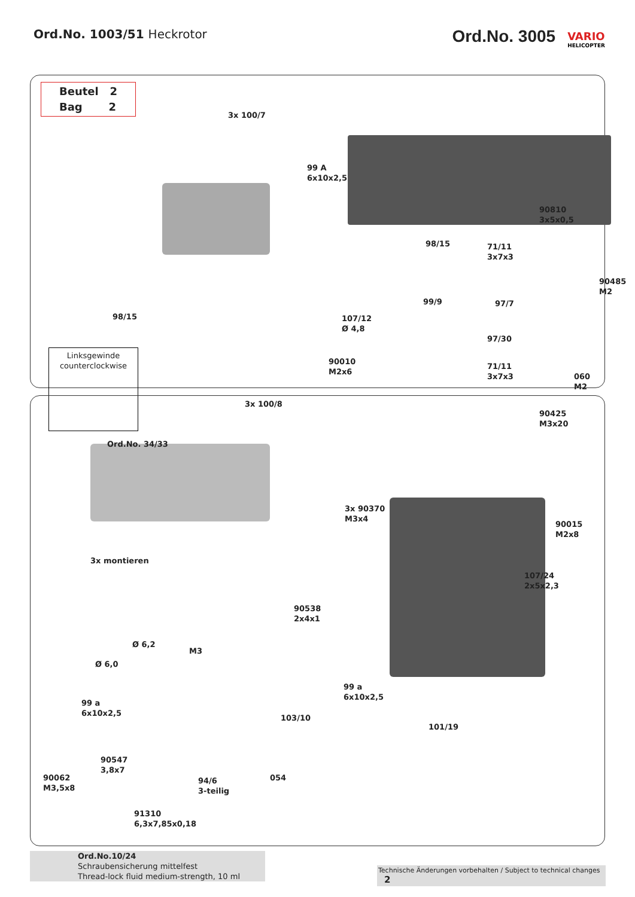Ord.No. 1003/51 Heckrotor
Ord.No. 3005 VARIO HELICOPTER
Beutel 2
Bag 2
3x 100/7
99 A
6x10x2,5
98/15
90810
3x5x0,5
71/11
3x7x3
90485
M2
99/9 97/7
98/15
107/12
Ø 4,8
97/30
Linksgewinde
counterclockwise
90010
M2x6
71/11
3x7x3
060
M2
3x 100/8
90425
M3x20
Ord.No. 34/33
3x 90370
M3x4
90015
M2x8
3x montieren
107/24
2x5x2,3
90538
2x4x1
Ø 6,2
M3
Ø 6,0
99 a
6x10x2,5
99 a
6x10x2,5
103/10
101/19
90547
3,8x7
054
90062
M3,5x8
94/6
3-teilig
91310
6,3x7,85x0,18
Ord.No.10/24
Schraubensicherung mittelfest
Thread-lock fluid medium-strength, 10 ml
Technische Änderungen vorbehalten / Subject to technical changes 2